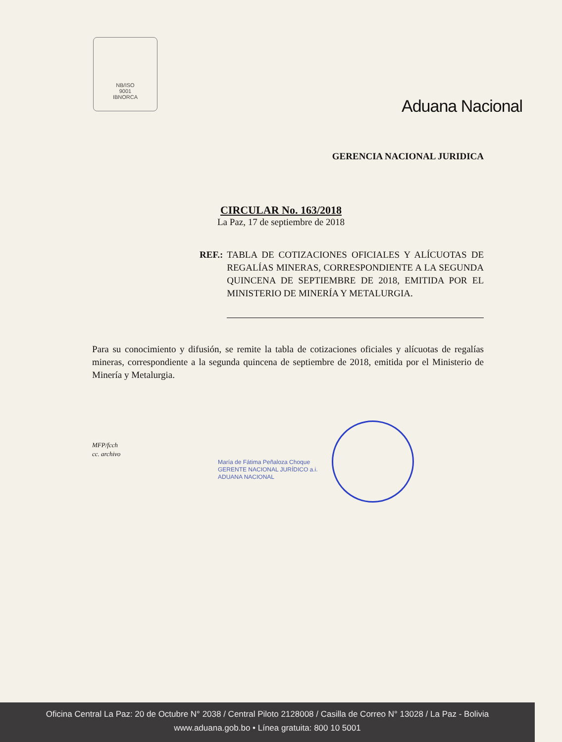NB/ISO
9001
IBNORCA
Aduana Nacional
GERENCIA NACIONAL JURIDICA
CIRCULAR No. 163/2018
La Paz, 17 de septiembre de 2018
REF.: TABLA DE COTIZACIONES OFICIALES Y ALÍCUOTAS DE REGALÍAS MINERAS, CORRESPONDIENTE A LA SEGUNDA QUINCENA DE SEPTIEMBRE DE 2018, EMITIDA POR EL MINISTERIO DE MINERÍA Y METALURGIA.
Para su conocimiento y difusión, se remite la tabla de cotizaciones oficiales y alícuotas de regalías mineras, correspondiente a la segunda quincena de septiembre de 2018, emitida por el Ministerio de Minería y Metalurgia.
MFP/fcch
cc. archivo
María de Fátima Peñaloza Choque
GERENTE NACIONAL JURÍDICO a.i.
ADUANA NACIONAL
Oficina Central La Paz: 20 de Octubre N° 2038 / Central Piloto 2128008 / Casilla de Correo N° 13028 / La Paz - Bolivia
www.aduana.gob.bo • Línea gratuita: 800 10 5001